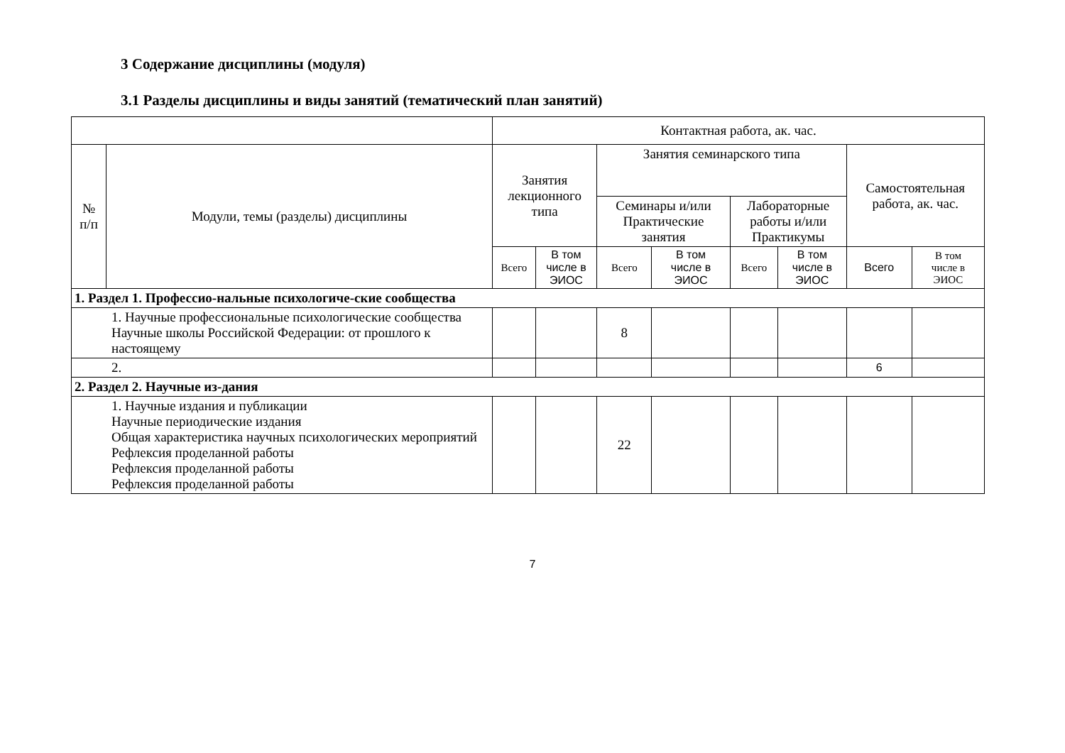3 Содержание дисциплины (модуля)
3.1 Разделы дисциплины и виды занятий (тематический план занятий)
| | | Контактная работа, ак. час. | | | | | | | |
| --- | --- | --- | --- | --- | --- | --- | --- | --- | --- |
| № п/п | Модули, темы (разделы) дисциплины | Занятия лекционного типа | | Занятия семинарского типа | | | | Самостоятельная работа, ак. час. | |
| | | | | Семинары и/или Практические занятия | | Лабораторные работы и/или Практикумы | | | |
| | | Всего | В том числе в ЭИОС | Всего | В том числе в ЭИОС | Всего | В том числе в ЭИОС | Всего | В том числе в ЭИОС |
| 1. Раздел 1. Профессио-нальные психологиче-ские сообщества | | | | | | | | | |
| 1. Научные профессиональные психологические сообщества Научные школы Российской Федерации: от прошлого к настоящему | | | | 8 | | | | | |
| 2. | | | | | | | | 6 | |
| 2. Раздел 2. Научные из-дания | | | | | | | | | |
| 1. Научные издания и публикации Научные периодические издания Общая характеристика научных психологических мероприятий Рефлексия проделанной работы Рефлексия проделанной работы Рефлексия проделанной работы | | | | 22 | | | | | |
7